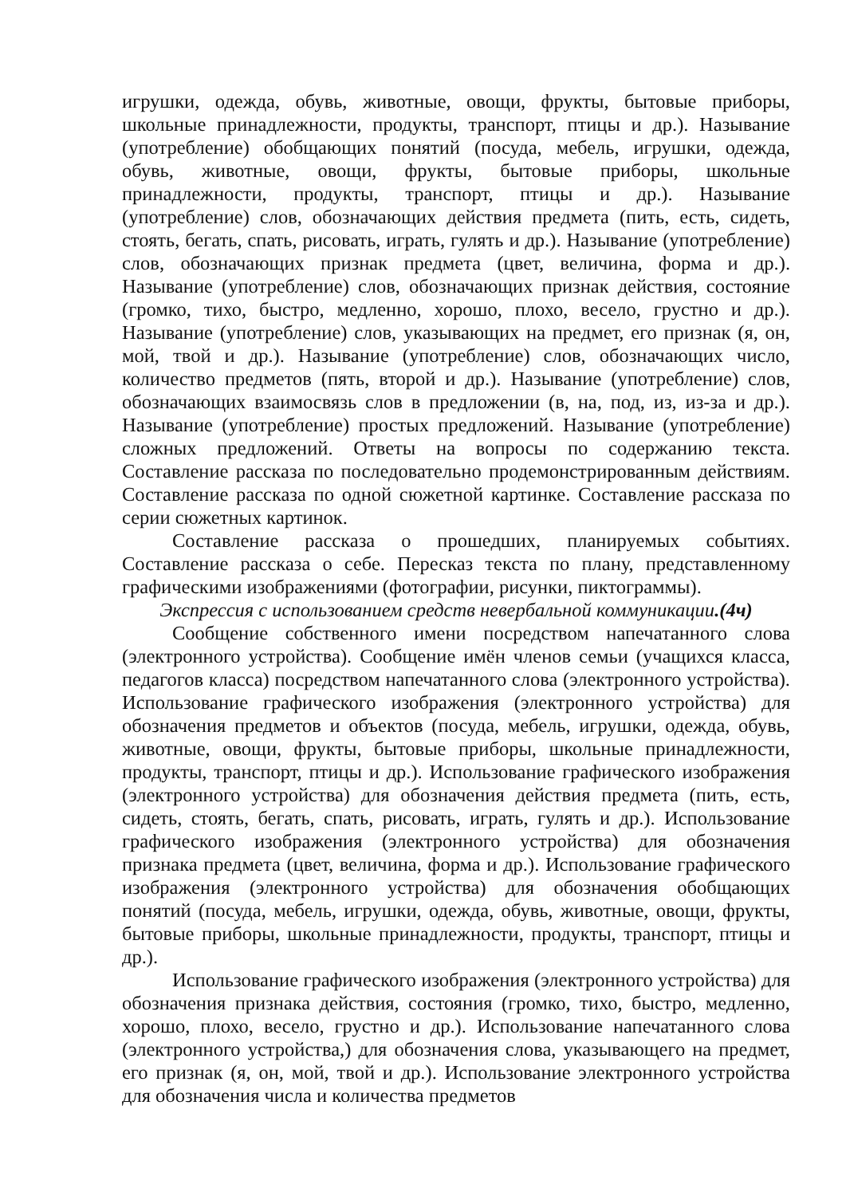игрушки, одежда, обувь, животные, овощи, фрукты, бытовые приборы, школьные принадлежности, продукты, транспорт, птицы и др.). Называние (употребление) обобщающих понятий (посуда, мебель, игрушки, одежда, обувь, животные, овощи, фрукты, бытовые приборы, школьные принадлежности, продукты, транспорт, птицы и др.). Называние (употребление) слов, обозначающих действия предмета (пить, есть, сидеть, стоять, бегать, спать, рисовать, играть, гулять и др.). Называние (употребление) слов, обозначающих признак предмета (цвет, величина, форма и др.). Называние (употребление) слов, обозначающих признак действия, состояние (громко, тихо, быстро, медленно, хорошо, плохо, весело, грустно и др.). Называние (употребление) слов, указывающих на предмет, его признак (я, он, мой, твой и др.). Называние (употребление) слов, обозначающих число, количество предметов (пять, второй и др.). Называние (употребление) слов, обозначающих взаимосвязь слов в предложении (в, на, под, из, из-за и др.). Называние (употребление) простых предложений. Называние (употребление) сложных предложений. Ответы на вопросы по содержанию текста. Составление рассказа по последовательно продемонстрированным действиям. Составление рассказа по одной сюжетной картинке. Составление рассказа по серии сюжетных картинок.
Составление рассказа о прошедших, планируемых событиях. Составление рассказа о себе. Пересказ текста по плану, представленному графическими изображениями (фотографии, рисунки, пиктограммы).
Экспрессия с использованием средств невербальной коммуникации.(4ч)
Сообщение собственного имени посредством напечатанного слова (электронного устройства). Сообщение имён членов семьи (учащихся класса, педагогов класса) посредством напечатанного слова (электронного устройства). Использование графического изображения (электронного устройства) для обозначения предметов и объектов (посуда, мебель, игрушки, одежда, обувь, животные, овощи, фрукты, бытовые приборы, школьные принадлежности, продукты, транспорт, птицы и др.). Использование графического изображения (электронного устройства) для обозначения действия предмета (пить, есть, сидеть, стоять, бегать, спать, рисовать, играть, гулять и др.). Использование графического изображения (электронного устройства) для обозначения признака предмета (цвет, величина, форма и др.). Использование графического изображения (электронного устройства) для обозначения обобщающих понятий (посуда, мебель, игрушки, одежда, обувь, животные, овощи, фрукты, бытовые приборы, школьные принадлежности, продукты, транспорт, птицы и др.).
Использование графического изображения (электронного устройства) для обозначения признака действия, состояния (громко, тихо, быстро, медленно, хорошо, плохо, весело, грустно и др.). Использование напечатанного слова (электронного устройства,) для обозначения слова, указывающего на предмет, его признак (я, он, мой, твой и др.). Использование электронного устройства для обозначения числа и количества предметов